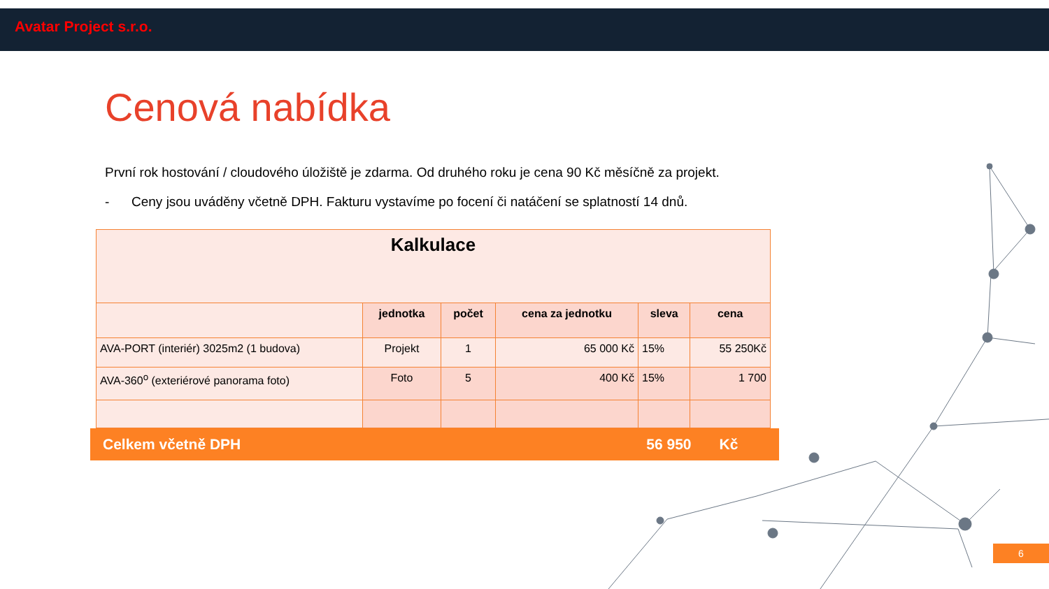Avatar Project s.r.o.
Cenová nabídka
První rok hostování / cloudového úložiště je zdarma. Od druhého roku je cena 90 Kč měsíčně za projekt.
- Ceny jsou uváděny včetně DPH. Fakturu vystavíme po focení či natáčení se splatností 14 dnů.
| Kalkulace | | | | | |
| --- | --- | --- | --- | --- | --- |
| | jednotka | počet | cena za jednotku | sleva | cena |
| AVA-PORT (interiér) 3025m2 (1 budova) | Projekt | 1 | 65 000 Kč | 15% | 55 250Kč |
| AVA-360<sup>o</sup> (exteriérové panorama foto) | Foto | 5 | 400 Kč | 15% | 1 700 |
Celkem včetně DPH 56 950 Kč
6